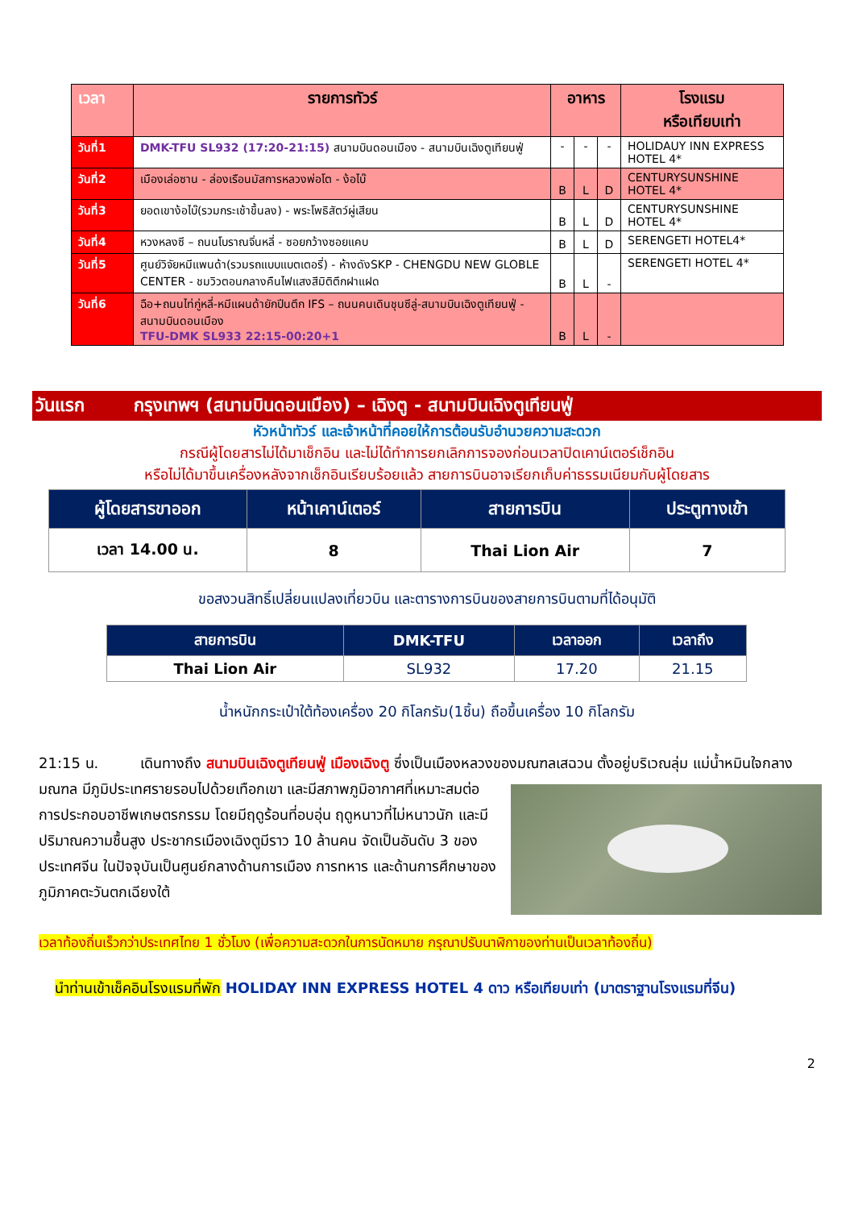| เวลา | รายการทัวร์ | อาหาร | | | โรงแรม หรือเทียบเท่า |
| --- | --- | --- | --- | --- | --- |
| วันที่1 | DMK-TFU SL932 (17:20-21:15) สนามบินดอนเมือง - สนามบินเฉิงตูเทียนฟู่ | - | - | - | HOLIDAUY INN EXPRESS HOTEL 4* |
| วันที่2 | เมืองเล่อซาน - ล่องเรือนมัสการหลวงพ่อโต - ง้อไบ๊ | B | L | D | CENTURYSUNSHINE HOTEL 4* |
| วันที่3 | ยอดเขาง้อไบ๊(รวมกระเช้าขึ้นลง) - พระโพธิสัตว์ผู่เสียน | B | L | D | CENTURYSUNSHINE HOTEL 4* |
| วันที่4 | หวงหลงซี – ถนนโบราณจิ่นหลี่ - ซอยกว้างซอยแคบ | B | L | D | SERENGETI HOTEL4* |
| วันที่5 | ศูนย์วิจัยหมีแพนด้า(รวมรถแบบแบตเตอรี่) - ห้างดังSKP - CHENGDU NEW GLOBLE CENTER - ชมวิวตอนกลางคืนไฟแสงสีมิติตึกฝาแฝด | B | L | - | SERENGETI HOTEL 4* |
| วันที่6 | ฉือ+ถนนไท่กู่หลี่-หมีแผนด้ายักปีนตึก IFS – ถนนคนเดินชุนซีลู่-สนามบินเฉิงตูเทียนฟู่ - สนามบินดอนเมือง TFU-DMK SL933 22:15-00:20+1 | B | L | - | |
วันแรก กรุงเทพฯ (สนามบินดอนเมือง) – เฉิงตู - สนามบินเฉิงตูเทียนฟู่
หัวหน้าทัวร์ และเจ้าหน้าที่คอยให้การต้อนรับอำนวยความสะดวก
กรณีผู้โดยสารไม่ได้มาเช็กอิน และไม่ได้ทำการยกเลิกการจองก่อนเวลาปิดเคาน์เตอร์เช็กอิน
หรือไม่ได้มาขึ้นเครื่องหลังจากเช็กอินเรียบร้อยแล้ว สายการบินอาจเรียกเก็บค่าธรรมเนียมกับผู้โดยสาร
| ผู้โดยสารขาออก | หน้าเคาน์เตอร์ | สายการบิน | ประตูทางเข้า |
| --- | --- | --- | --- |
| เวลา 14.00 น. | 8 | Thai Lion Air | 7 |
ขอสงวนสิทธิ์เปลี่ยนแปลงเที่ยวบิน และตารางการบินของสายการบินตามที่ได้อนุมัติ
| สายการบิน | DMK-TFU | เวลาออก | เวลาถึง |
| --- | --- | --- | --- |
| Thai Lion Air | SL932 | 17.20 | 21.15 |
น้ำหนักกระเป๋าใต้ท้องเครื่อง 20 กิโลกรัม(1ชิ้น) ถือขึ้นเครื่อง 10 กิโลกรัม
21:15 น. เดินทางถึง สนามบินเฉิงตูเทียนฟู่ เมืองเฉิงตู ซึ่งเป็นเมืองหลวงของมณฑลเสฉวน ตั้งอยู่บริเวณลุ่ม
แม่น้ำหมินใจกลางมณฑล มีภูมิประเทศรายรอบไปด้วยเทือกเขา และมีสภาพภูมิอากาศที่เหมาะสมต่อการประกอบอาชีพเกษตรกรรม โดยมีฤดูร้อนที่อบอุ่น ฤดูหนาวที่ไม่หนาวนัก และมีปริมาณความชื้นสูง ประชากรเมืองเฉิงตูมีราว 10 ล้านคน จัดเป็นอันดับ 3 ของประเทศจีน ในปัจจุบันเป็นศูนย์กลางด้านการเมือง การทหาร และด้านการศึกษาของภูมิภาคตะวันตกเฉียงใต้
เวลาท้องถิ่นเร็วกว่าประเทศไทย 1 ชั่วโมง (เพื่อความสะดวกในการนัดหมาย กรุณาปรับนาฬิกาของท่านเป็นเวลาท้องถิ่น)
นำท่านเข้าเช็คอินโรงแรมที่พัก HOLIDAY INN EXPRESS HOTEL 4 ดาว หรือเทียบเท่า (มาตราฐานโรงแรมที่จีน)
2